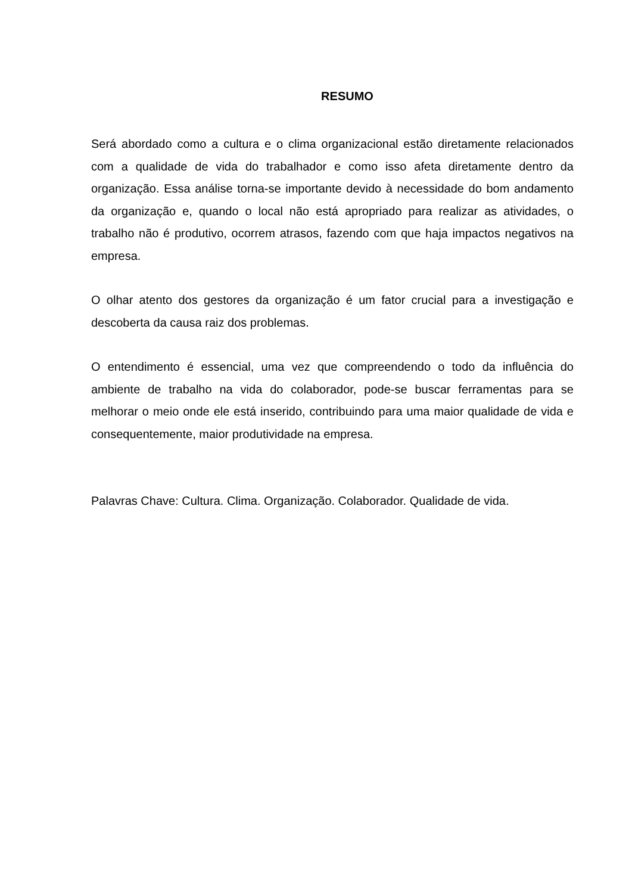RESUMO
Será abordado como a cultura e o clima organizacional estão diretamente relacionados com a qualidade de vida do trabalhador e como isso afeta diretamente dentro da organização. Essa análise torna-se importante devido à necessidade do bom andamento da organização e, quando o local não está apropriado para realizar as atividades, o trabalho não é produtivo, ocorrem atrasos, fazendo com que haja impactos negativos na empresa.
O olhar atento dos gestores da organização é um fator crucial para a investigação e descoberta da causa raiz dos problemas.
O entendimento é essencial, uma vez que compreendendo o todo da influência do ambiente de trabalho na vida do colaborador, pode-se buscar ferramentas para se melhorar o meio onde ele está inserido, contribuindo para uma maior qualidade de vida e consequentemente, maior produtividade na empresa.
Palavras Chave: Cultura. Clima. Organização. Colaborador. Qualidade de vida.